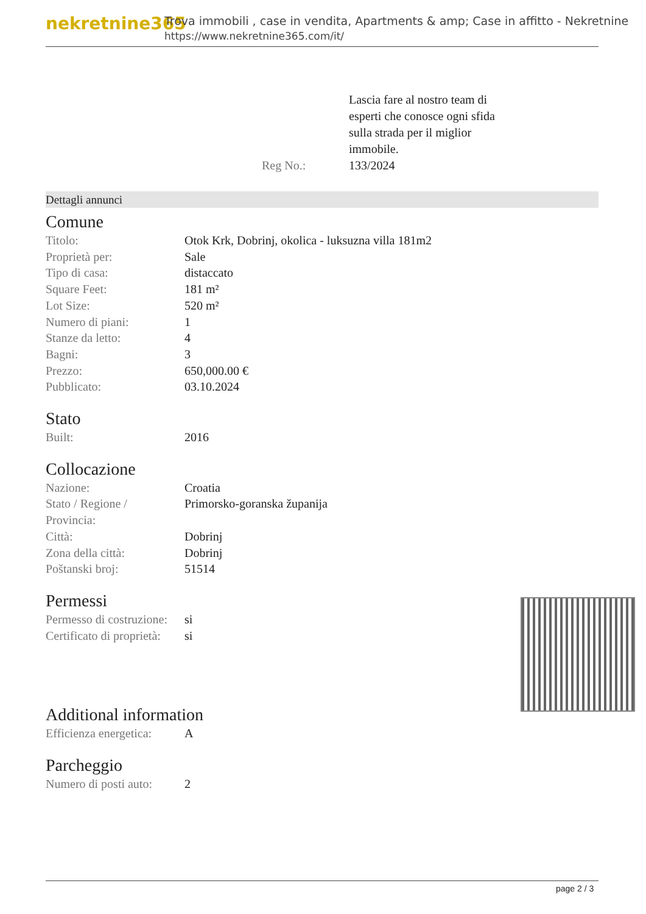nekretnine365
Trova immobili , case in vendita, Apartments & amp; Case in affitto - Nekretnine
https://www.nekretnine365.com/it/
Reg No.: Lascia fare al nostro team di
esperti che conosce ogni sfida
sulla strada per il miglior
immobile.
133/2024
Dettagli annunci
Comune
| Titolo: | Otok Krk, Dobrinj, okolica - luksuzna villa 181m2 |
| Proprietà per: | Sale |
| Tipo di casa: | distaccato |
| Square Feet: | 181 m² |
| Lot Size: | 520 m² |
| Numero di piani: | 1 |
| Stanze da letto: | 4 |
| Bagni: | 3 |
| Prezzo: | 650,000.00 € |
| Pubblicato: | 03.10.2024 |
Stato
| Built: | 2016 |
Collocazione
| Nazione: | Croatia |
| Stato / Regione / Provincia: | Primorsko-goranska županija |
| Città: | Dobrinj |
| Zona della città: | Dobrinj |
| Poštanski broj: | 51514 |
Permessi
| Permesso di costruzione: | si |
| Certificato di proprietà: | si |
Additional information
| Efficienza energetica: | A |
Parcheggio
| Numero di posti auto: | 2 |
page 2 / 3